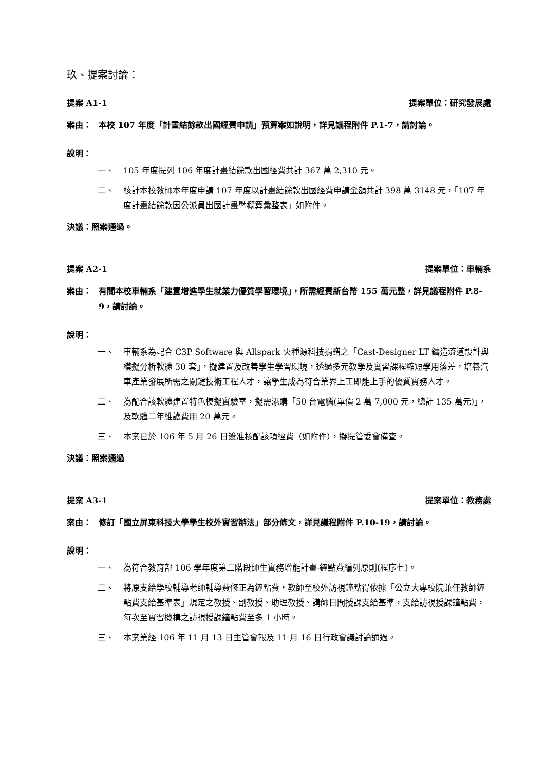玖、提案討論：
提案 A1-1 提案單位：研究發展處
案由： 本校 107 年度「計畫結餘款出國經費申請」預算案如說明，詳見議程附件 P.1-7，請討論。
說明：
一、 105 年度提列 106 年度計畫結餘款出國經費共計 367 萬 2,310 元。
二、 核計本校教師本年度申請 107 年度以計畫結餘款出國經費申請金額共計 398 萬 3148 元，「107 年度計畫結餘款因公派員出國計畫暨概算彙整表」如附件。
決議：照案通過。
提案 A2-1 提案單位：車輛系
案由： 有關本校車輛系「建置增進學生就業力優質學習環境」，所需經費新台幣 155 萬元整，詳見議程附件 P.8-9，請討論。
說明：
一、 車輛系為配合 C3P Software 與 Allspark 火種源科技捐贈之「Cast-Designer LT 鑄造流道設計與模擬分析軟體 30 套」，擬建置及改善學生學習環境，透過多元教學及實習課程縮短學用落差，培養汽車產業發展所需之關鍵技術工程人才，讓學生成為符合業界上工即能上手的優質實務人才。
二、 為配合該軟體建置特色模擬實驗室，擬需添購「50 台電腦(單價 2 萬 7,000 元，總計 135 萬元)」，及軟體二年維護費用 20 萬元。
三、 本案已於 106 年 5 月 26 日簽准核配該項經費（如附件），擬提管委會備查。
決議：照案通過
提案 A3-1 提案單位：教務處
案由： 修訂「國立屏東科技大學學生校外實習辦法」部分條文，詳見議程附件 P.10-19，請討論。
說明：
一、 為符合教育部 106 學年度第二階段師生實務增能計畫-鐘點費編列原則(程序七)。
二、 將原支給學校輔導老師輔導費修正為鐘點費，教師至校外訪視鐘點得依據「公立大專校院兼任教師鐘點費支給基準表」規定之教授、副教授、助理教授、講師日間授課支給基準，支給訪視授課鐘點費，每次至實習機構之訪視授課鐘點費至多 1 小時。
三、 本案業經 106 年 11 月 13 日主管會報及 11 月 16 日行政會議討論通過。